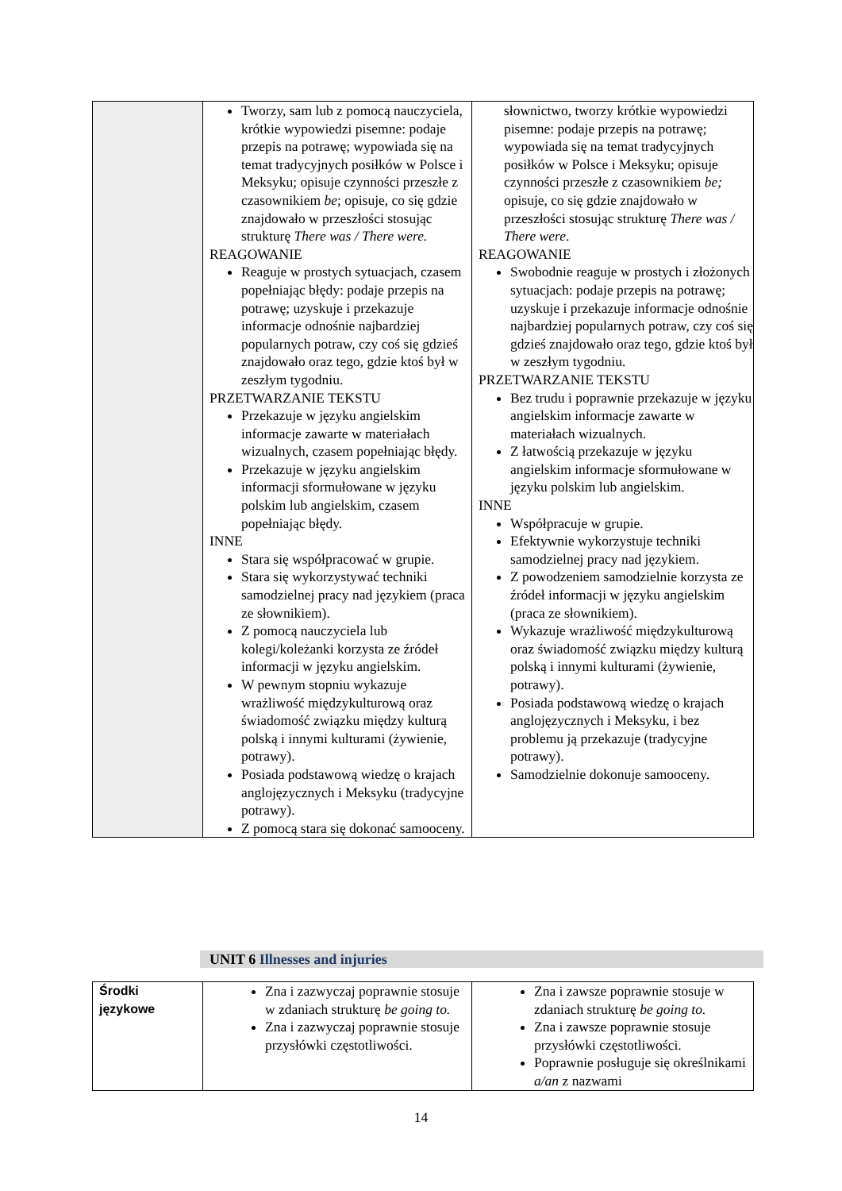| | Tworzy, sam lub z pomocą nauczyciela, krótkie wypowiedzi pisemne: podaje przepis na potrawę; wypowiada się na temat tradycyjnych posiłków w Polsce i Meksyku; opisuje czynności przeszłe z czasownikiem be ; opisuje, co się gdzie znajdowało w przeszłości stosując strukturę There was / There were. REAGOWANIE Reaguje w prostych sytuacjach, czasem popełniając błędy: podaje przepis na potrawę; uzyskuje i przekazuje informacje odnośnie najbardziej popularnych potraw, czy coś się gdzieś znajdowało oraz tego, gdzie ktoś był w zeszłym tygodniu. PRZETWARZANIE TEKSTU Przekazuje w języku angielskim informacje zawarte w materiałach wizualnych, czasem popełniając błędy. Przekazuje w języku angielskim informacji sformułowane w języku polskim lub angielskim, czasem popełniając błędy. INNE Stara się współpracować w grupie. Stara się wykorzystywać techniki samodzielnej pracy nad językiem (praca ze słownikiem). Z pomocą nauczyciela lub kolegi/koleżanki korzysta ze źródeł informacji w języku angielskim. W pewnym stopniu wykazuje wrażliwość międzykulturową oraz świadomość związku między kulturą polską i innymi kulturami (żywienie, potrawy). Posiada podstawową wiedzę o krajach anglojęzycznych i Meksyku (tradycyjne potrawy). Z pomocą stara się dokonać samooceny. | słownictwo, tworzy krótkie wypowiedzi pisemne: podaje przepis na potrawę; wypowiada się na temat tradycyjnych posiłków w Polsce i Meksyku; opisuje czynności przeszłe z czasownikiem be; opisuje, co się gdzie znajdowało w przeszłości stosując strukturę There was / There were . REAGOWANIE Swobodnie reaguje w prostych i złożonych sytuacjach: podaje przepis na potrawę; uzyskuje i przekazuje informacje odnośnie najbardziej popularnych potraw, czy coś się gdzieś znajdowało oraz tego, gdzie ktoś był w zeszłym tygodniu. PRZETWARZANIE TEKSTU Bez trudu i poprawnie przekazuje w języku angielskim informacje zawarte w materiałach wizualnych. Z łatwością przekazuje w języku angielskim informacje sformułowane w języku polskim lub angielskim. INNE Współpracuje w grupie. Efektywnie wykorzystuje techniki samodzielnej pracy nad językiem. Z powodzeniem samodzielnie korzysta ze źródeł informacji w języku angielskim (praca ze słownikiem). Wykazuje wrażliwość międzykulturową oraz świadomość związku między kulturą polską i innymi kulturami (żywienie, potrawy). Posiada podstawową wiedzę o krajach anglojęzycznych i Meksyku, i bez problemu ją przekazuje (tradycyjne potrawy). Samodzielnie dokonuje samooceny. |
UNIT 6 Illnesses and injuries
| Środki językowe | Zna i zazwyczaj poprawnie stosuje w zdaniach strukturę be going to. Zna i zazwyczaj poprawnie stosuje przysłówki częstotliwości. | Zna i zawsze poprawnie stosuje w zdaniach strukturę be going to. Zna i zawsze poprawnie stosuje przysłówki częstotliwości. Poprawnie posługuje się określnikami a/an z nazwami |
14